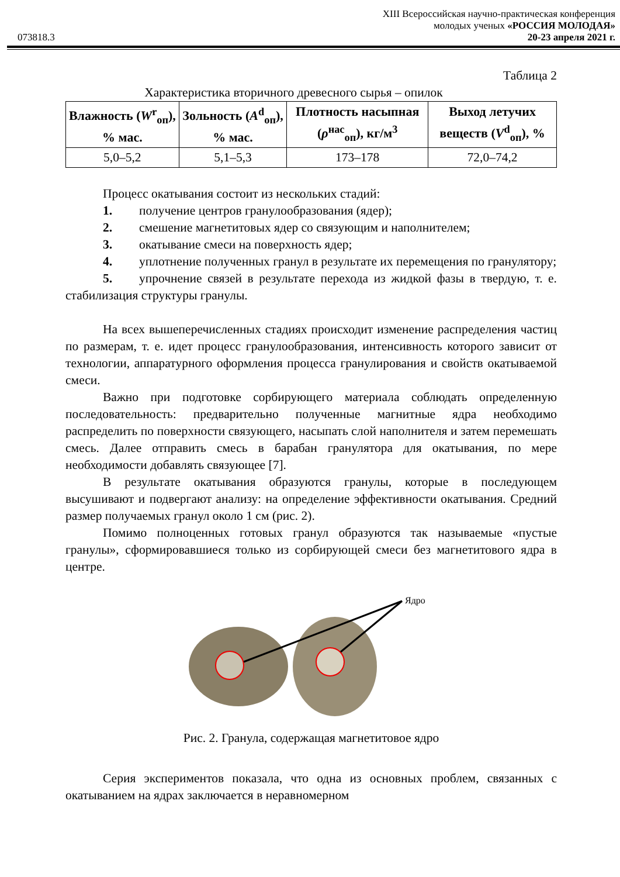XIII Всероссийская научно-практическая конференция
молодых ученых «РОССИЯ МОЛОДАЯ»
073818.3 20-23 апреля 2021 г.
Таблица 2
Характеристика вторичного древесного сырья – опилок
| Влажность ( W<sup>r</sup><sub>оп</sub>), % мас. | Зольность ( A<sup>d</sup><sub>оп</sub>), % мас. | Плотность насыпная ( ρ<sup>нас</sup><sub>оп</sub>), кг/м<sup>3</sup> | Выход летучих веществ ( V<sup>d</sup><sub>оп</sub>), % |
| --- | --- | --- | --- |
| 5,0–5,2 | 5,1–5,3 | 173–178 | 72,0–74,2 |
Процесс окатывания состоит из нескольких стадий:
1. получение центров гранулообразования (ядер);
2. смешение магнетитовых ядер со связующим и наполнителем;
3. окатывание смеси на поверхность ядер;
4. уплотнение полученных гранул в результате их перемещения по гранулятору;
5. упрочнение связей в результате перехода из жидкой фазы в твердую, т. е. стабилизация структуры гранулы.
На всех вышеперечисленных стадиях происходит изменение распределения частиц по размерам, т. е. идет процесс гранулообразования, интенсивность которого зависит от технологии, аппаратурного оформления процесса гранулирования и свойств окатываемой смеси.
Важно при подготовке сорбирующего материала соблюдать определенную последовательность: предварительно полученные магнитные ядра необходимо распределить по поверхности связующего, насыпать слой наполнителя и затем перемешать смесь. Далее отправить смесь в барабан гранулятора для окатывания, по мере необходимости добавлять связующее [7].
В результате окатывания образуются гранулы, которые в последующем высушивают и подвергают анализу: на определение эффективности окатывания. Средний размер получаемых гранул около 1 см (рис. 2).
Помимо полноценных готовых гранул образуются так называемые «пустые гранулы», сформировавшиеся только из сорбирующей смеси без магнетитового ядра в центре.
Ядро
Рис. 2. Гранула, содержащая магнетитовое ядро
Серия экспериментов показала, что одна из основных проблем, связанных с окатыванием на ядрах заключается в неравномерном